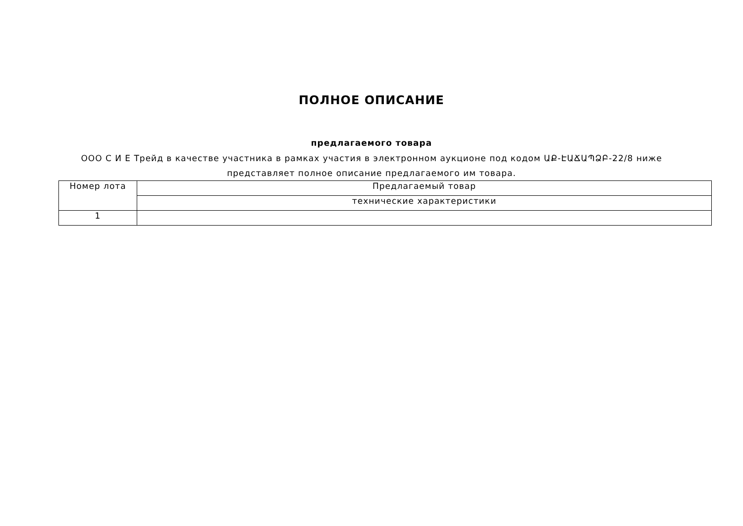ПОЛНОЕ ОПИСАНИЕ
предлагаемого товара
ООО С И Е Трейд в качестве участника в рамках участия в электронном аукционе под кодом ԱՔ-ԷԱՃԱՊՁԲ-22/8 ниже представляет полное описание предлагаемого им товара.
| Номер лота | Предлагаемый товар |
| --- | --- |
| | технические характеристики |
| 1 | |